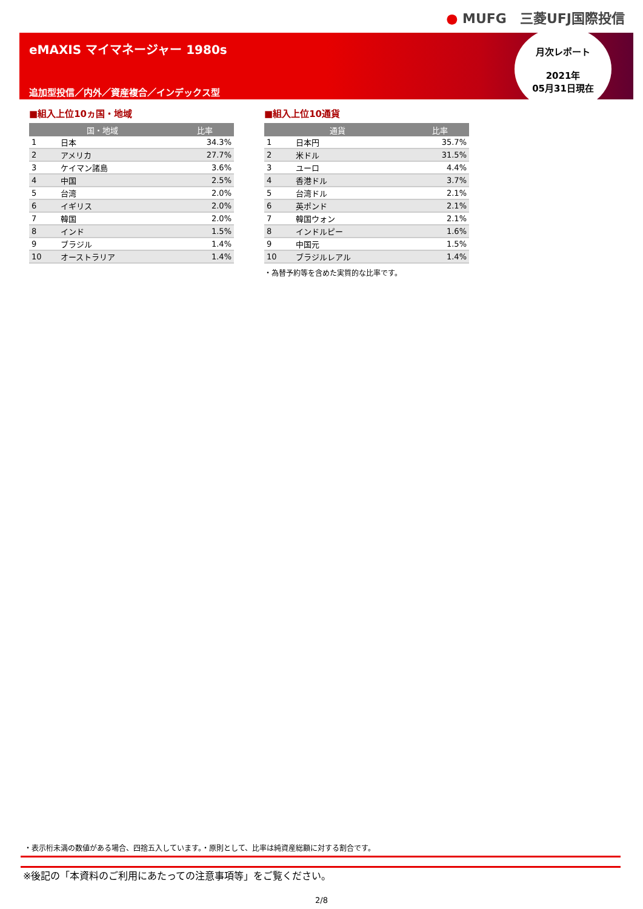● MUFG　三菱UFJ国際投信
eMAXIS マイマネージャー 1980s
追加型投信／内外／資産複合／インデックス型
月次レポート
2021年
05月31日現在
■組入上位10ヵ国・地域
| 国・地域 | | 比率 |
| --- | --- | --- |
| 1 | 日本 | 34.3% |
| 2 | アメリカ | 27.7% |
| 3 | ケイマン諸島 | 3.6% |
| 4 | 中国 | 2.5% |
| 5 | 台湾 | 2.0% |
| 6 | イギリス | 2.0% |
| 7 | 韓国 | 2.0% |
| 8 | インド | 1.5% |
| 9 | ブラジル | 1.4% |
| 10 | オーストラリア | 1.4% |
■組入上位10通貨
| 通貨 | | 比率 |
| --- | --- | --- |
| 1 | 日本円 | 35.7% |
| 2 | 米ドル | 31.5% |
| 3 | ユーロ | 4.4% |
| 4 | 香港ドル | 3.7% |
| 5 | 台湾ドル | 2.1% |
| 6 | 英ポンド | 2.1% |
| 7 | 韓国ウォン | 2.1% |
| 8 | インドルピー | 1.6% |
| 9 | 中国元 | 1.5% |
| 10 | ブラジルレアル | 1.4% |
・為替予約等を含めた実質的な比率です。
・表示桁未満の数値がある場合、四捨五入しています。・原則として、比率は純資産総額に対する割合です。
※後記の「本資料のご利用にあたっての注意事項等」をご覧ください。
2/8